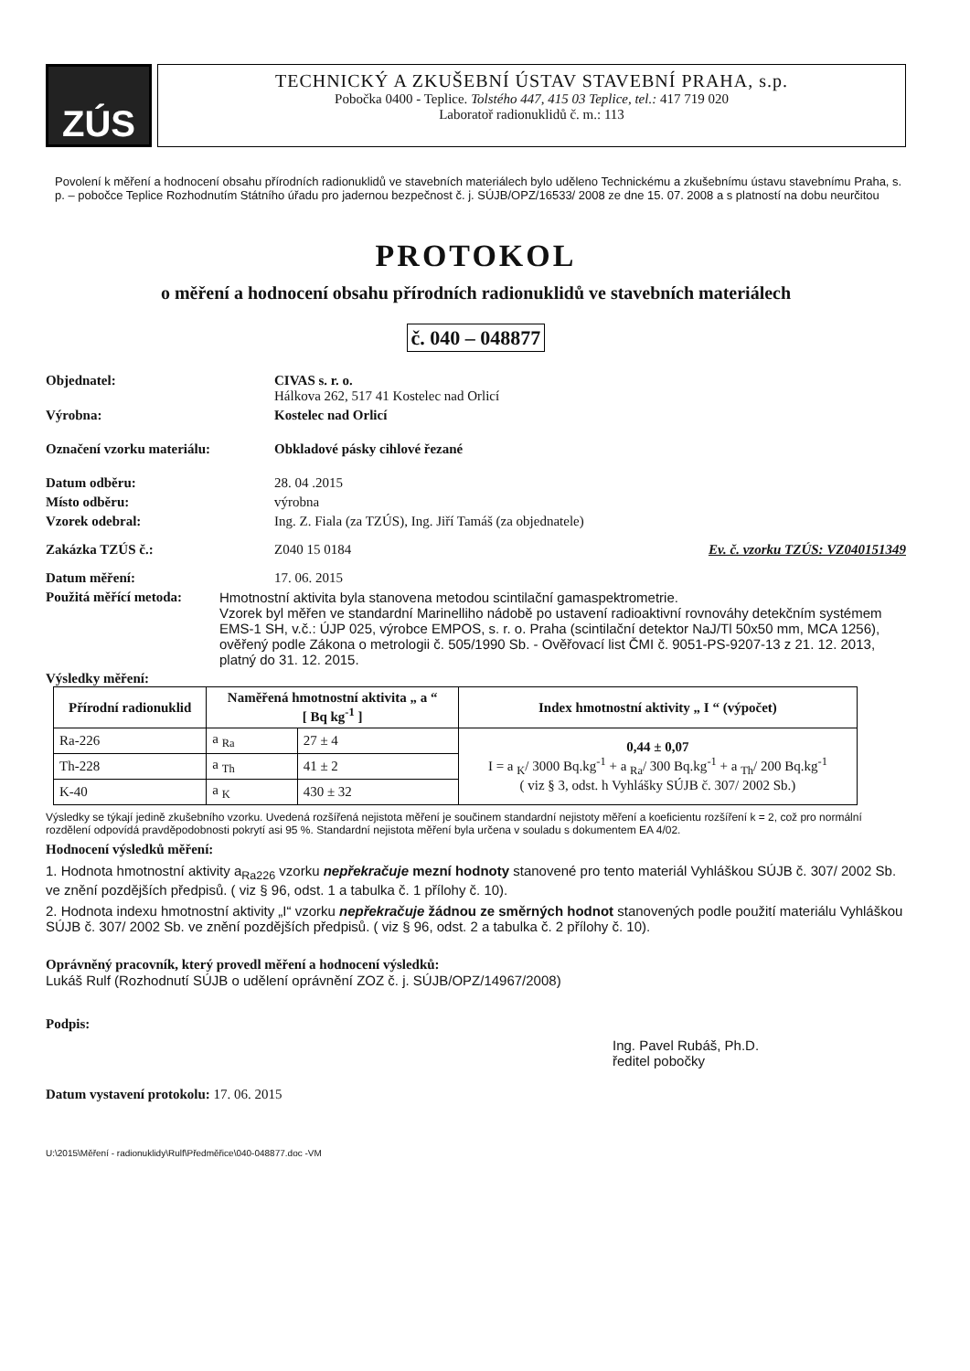ZÚS
TECHNICKÝ A ZKUŠEBNÍ ÚSTAV STAVEBNÍ PRAHA, s.p.
Pobočka 0400 - Teplice. Tolstého 447, 415 03 Teplice, tel.: 417 719 020
Laboratoř radionuklidů č. m.: 113
Povolení k měření a hodnocení obsahu přírodních radionuklidů ve stavebních materiálech bylo uděleno Technickému a zkušebnímu ústavu stavebnímu Praha, s. p. – pobočce Teplice Rozhodnutím Státního úřadu pro jadernou bezpečnost č. j. SÚJB/OPZ/16533/ 2008 ze dne 15. 07. 2008 a s platností na dobu neurčitou
PROTOKOL
o měření a hodnocení obsahu přírodních radionuklidů ve stavebních materiálech
č. 040 – 048877
Objednatel: CIVAS s. r. o.
Hálkova 262, 517 41 Kostelec nad Orlicí
Výrobna: Kostelec nad Orlicí
Označení vzorku materiálu: Obkladové pásky cihlové řezané
Datum odběru: 28. 04 .2015
Místo odběru: výrobna
Vzorek odebral: Ing. Z. Fiala (za TZÚS), Ing. Jiří Tamáš (za objednatele)
Zakázka TZÚS č.: Z040 15 0184 Ev. č. vzorku TZÚS: VZ040151349
Datum měření: 17. 06. 2015
Použitá měřící metoda:
Hmotnostní aktivita byla stanovena metodou scintilační gamaspektrometrie.
Vzorek byl měřen ve standardní Marinelliho nádobě po ustavení radioaktivní rovnováhy detekčním systémem EMS-1 SH, v.č.: ÚJP 025, výrobce EMPOS, s. r. o. Praha (scintilační detektor NaJ/Tl 50x50 mm, MCA 1256), ověřený podle Zákona o metrologii č. 505/1990 Sb. - Ověřovací list ČMI č. 9051-PS-9207-13 z 21. 12. 2013, platný do 31. 12. 2015.
Výsledky měření:
| Přírodní radionuklid | Naměřená hmotnostní aktivita „ a “ [ Bq kg<sup>-1</sup> ] | | Index hmotnostní aktivity „ I “ (výpočet) |
| --- | --- | --- | --- |
| Ra-226 | a <sub>Ra</sub> | 27 ± 4 | 0,44 ± 0,07 I = a <sub>K</sub>/ 3000 Bq.kg<sup>-1</sup> + a <sub>Ra</sub>/ 300 Bq.kg<sup>-1</sup> + a <sub>Th</sub>/ 200 Bq.kg<sup>-1</sup> ( viz § 3, odst. h Vyhlášky SÚJB č. 307/ 2002 Sb.) |
| Th-228 | a <sub>Th</sub> | 41 ± 2 | |
| K-40 | a <sub>K</sub> | 430 ± 32 | |
Výsledky se týkají jedině zkušebního vzorku. Uvedená rozšířená nejistota měření je součinem standardní nejistoty měření a koeficientu rozšíření k = 2, což pro normální rozdělení odpovídá pravděpodobnosti pokrytí asi 95 %. Standardní nejistota měření byla určena v souladu s dokumentem EA 4/02.
Hodnocení výsledků měření:
1. Hodnota hmotnostní aktivity a<sub>Ra226</sub> vzorku nepřekračuje mezní hodnoty stanovené pro tento materiál Vyhláškou SÚJB č. 307/ 2002 Sb. ve znění pozdějších předpisů. ( viz § 96, odst. 1 a tabulka č. 1 přílohy č. 10).
2. Hodnota indexu hmotnostní aktivity „I“ vzorku nepřekračuje žádnou ze směrných hodnot stanovených podle použití materiálu Vyhláškou SÚJB č. 307/ 2002 Sb. ve znění pozdějších předpisů. ( viz § 96, odst. 2 a tabulka č. 2 přílohy č. 10).
Oprávněný pracovník, který provedl měření a hodnocení výsledků:
Lukáš Rulf (Rozhodnutí SÚJB o udělení oprávnění ZOZ č. j. SÚJB/OPZ/14967/2008)
Podpis:
Ing. Pavel Rubáš, Ph.D.
ředitel pobočky
Datum vystavení protokolu: 17. 06. 2015
U:\2015\Měření - radionuklidy\Rulf\Předměřice\040-048877.doc -VM